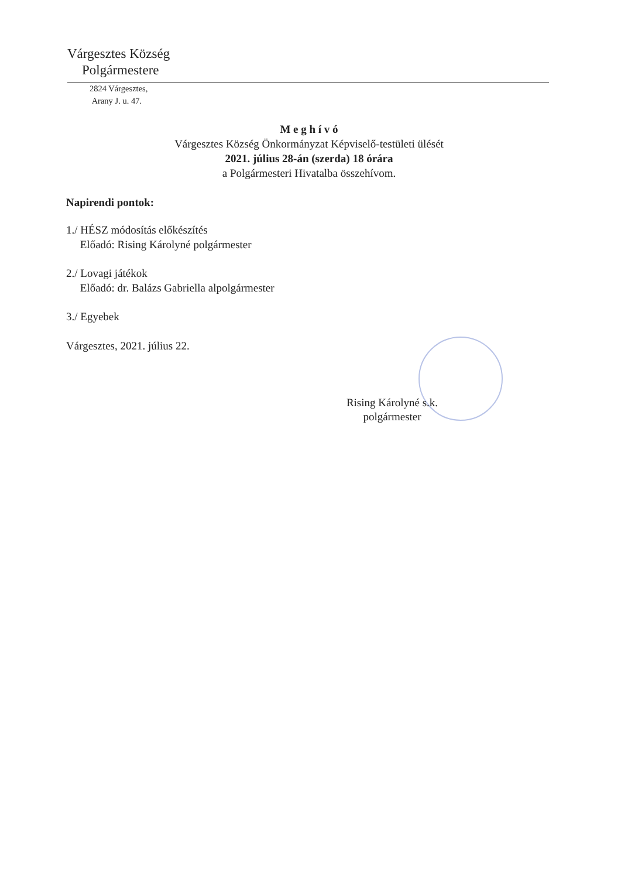Várgesztes Község
Polgármestere
2824 Várgesztes,
Arany J. u. 47.
M e g h í v ó
Várgesztes Község Önkormányzat Képviselő-testületi ülését
2021. július 28-án (szerda) 18 órára
a Polgármesteri Hivatalba összehívom.
Napirendi pontok:
1./ HÉSZ módosítás előkészítés
Előadó: Rising Károlyné polgármester
2./ Lovagi játékok
Előadó: dr. Balázs Gabriella alpolgármester
3./ Egyebek
Várgesztes, 2021. július 22.
Rising Károlyné s.k.
polgármester